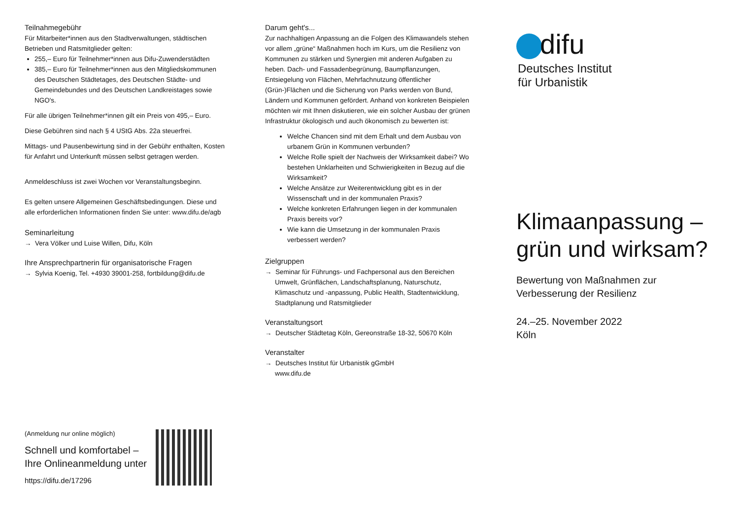Teilnahmegebühr
Für Mitarbeiter*innen aus den Stadtverwaltungen, städtischen Betrieben und Ratsmitglieder gelten:
255,– Euro für Teilnehmer*innen aus Difu-Zuwenderstädten
385,– Euro für Teilnehmer*innen aus den Mitglieds­kommunen des Deutschen Städtetages, des Deutschen Städte- und Gemeindebundes und des Deutschen Landkreistages sowie NGO's.
Für alle übrigen Teilnehmer*innen gilt ein Preis von 495,– Euro.
Diese Gebühren sind nach § 4 UStG Abs. 22a steuerfrei.
Mittags- und Pausenbewirtung sind in der Gebühr enthalten, Kosten für Anfahrt und Unterkunft müssen selbst getragen werden.
Anmeldeschluss ist zwei Wochen vor Veranstaltungsbeginn.
Es gelten unsere Allgemeinen Geschäftsbedingungen. Diese und alle erforderlichen Informationen finden Sie unter: www.difu.de/agb
Seminarleitung
→ Vera Völker und Luise Willen, Difu, Köln
Ihre Ansprechpartnerin für organisatorische Fragen
→ Sylvia Koenig, Tel. +4930 39001-258, fortbildung@difu.de
(Anmeldung nur online möglich)
Schnell und komfortabel –
Ihre Onlineanmeldung unter
https://difu.de/17296
Darum geht's...
Zur nachhaltigen Anpassung an die Folgen des Klimawandels stehen vor allem „grüne“ Maßnahmen hoch im Kurs, um die Resilienz von Kommunen zu stärken und Synergien mit anderen Aufgaben zu heben. Dach- und Fassadenbegrünung, Baumpflanzungen, Entsiegelung von Flächen, Mehrfachnutzung öffentlicher (Grün-)Flächen und die Sicherung von Parks werden von Bund, Ländern und Kommunen gefördert. Anhand von konkreten Beispielen möchten wir mit Ihnen diskutieren, wie ein solcher Ausbau der grünen Infrastruktur ökologisch und auch ökonomisch zu bewerten ist:
Welche Chancen sind mit dem Erhalt und dem Ausbau von urbanem Grün in Kommunen verbunden?
Welche Rolle spielt der Nachweis der Wirksamkeit dabei? Wo bestehen Unklarheiten und Schwierigkeiten in Bezug auf die Wirksamkeit?
Welche Ansätze zur Weiterentwicklung gibt es in der Wissenschaft und in der kommunalen Praxis?
Welche konkreten Erfahrungen liegen in der kommunalen Praxis bereits vor?
Wie kann die Umsetzung in der kommunalen Praxis verbessert werden?
Zielgruppen
→ Seminar für Führungs- und Fachpersonal aus den Bereichen Umwelt, Grünflächen, Landschaftsplanung, Naturschutz, Klimaschutz und -anpassung, Public Health, Stadtentwicklung, Stadtplanung und Ratsmitglieder
Veranstaltungsort
→ Deutscher Städtetag Köln, Gereonstraße 18-32, 50670 Köln
Veranstalter
→ Deutsches Institut für Urbanistik gGmbH
www.difu.de
difu
Deutsches Institut
für Urbanistik
Klimaanpassung –
grün und wirksam?
Bewertung von Maßnahmen zur
Verbesserung der Resilienz
24.–25. November 2022
Köln